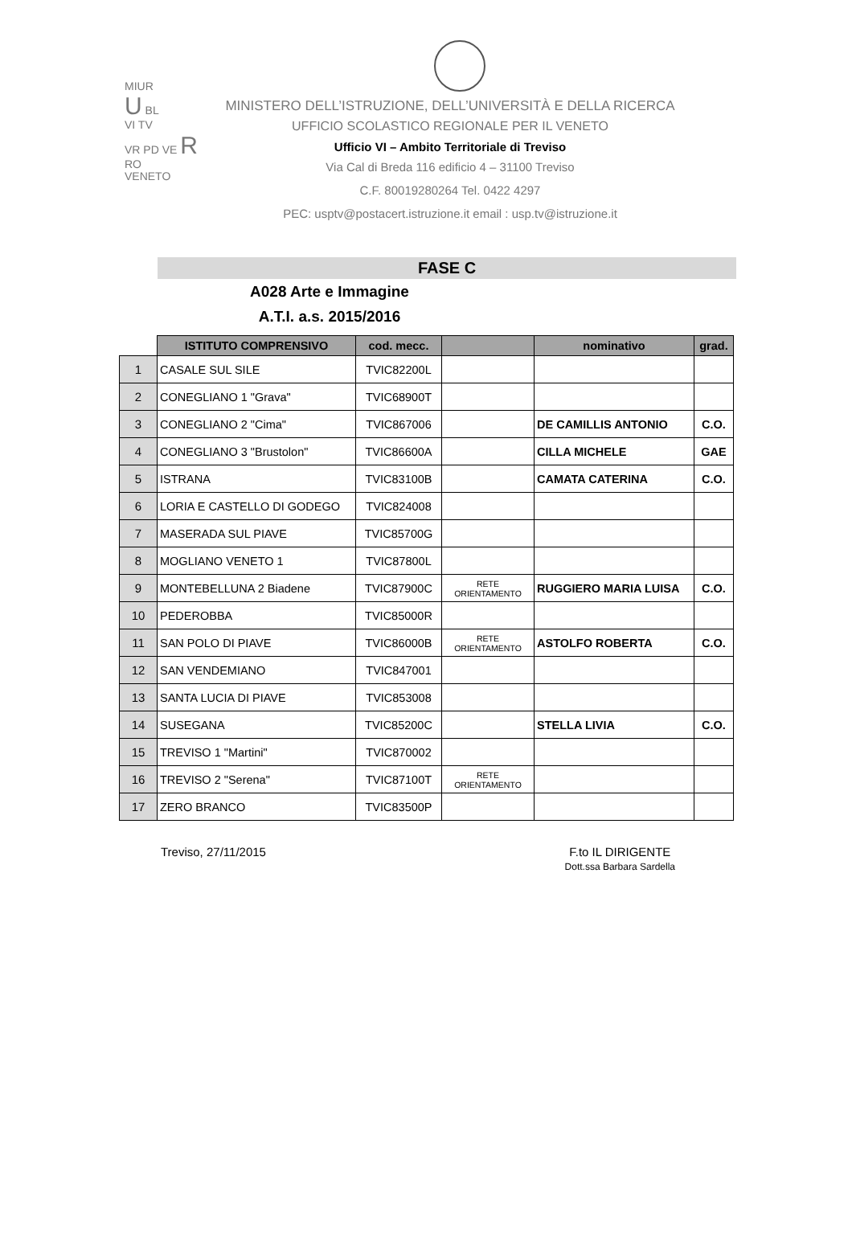MIUR
U BL
VI TV
VR PD VE R
RO
VENETO
MINISTERO DELL’ISTRUZIONE, DELL’UNIVERSITÀ E DELLA RICERCA
UFFICIO SCOLASTICO REGIONALE PER IL VENETO
Ufficio VI – Ambito Territoriale di Treviso
Via Cal di Breda 116 edificio 4 – 31100 Treviso
C.F. 80019280264 Tel. 0422 4297
PEC: usptv@postacert.istruzione.it email : usp.tv@istruzione.it
FASE C
A028 Arte e Immagine
A.T.I. a.s. 2015/2016
| | ISTITUTO COMPRENSIVO | cod. mecc. | | nominativo | grad. |
| --- | --- | --- | --- | --- | --- |
| 1 | CASALE SUL SILE | TVIC82200L | | | |
| 2 | CONEGLIANO 1 "Grava" | TVIC68900T | | | |
| 3 | CONEGLIANO 2 "Cima" | TVIC867006 | | DE CAMILLIS ANTONIO | C.O. |
| 4 | CONEGLIANO 3 "Brustolon" | TVIC86600A | | CILLA MICHELE | GAE |
| 5 | ISTRANA | TVIC83100B | | CAMATA CATERINA | C.O. |
| 6 | LORIA E CASTELLO DI GODEGO | TVIC824008 | | | |
| 7 | MASERADA SUL PIAVE | TVIC85700G | | | |
| 8 | MOGLIANO VENETO 1 | TVIC87800L | | | |
| 9 | MONTEBELLUNA 2 Biadene | TVIC87900C | RETE ORIENTAMENTO | RUGGIERO MARIA LUISA | C.O. |
| 10 | PEDEROBBA | TVIC85000R | | | |
| 11 | SAN POLO DI PIAVE | TVIC86000B | RETE ORIENTAMENTO | ASTOLFO ROBERTA | C.O. |
| 12 | SAN VENDEMIANO | TVIC847001 | | | |
| 13 | SANTA LUCIA DI PIAVE | TVIC853008 | | | |
| 14 | SUSEGANA | TVIC85200C | | STELLA LIVIA | C.O. |
| 15 | TREVISO 1 "Martini" | TVIC870002 | | | |
| 16 | TREVISO 2 "Serena" | TVIC87100T | RETE ORIENTAMENTO | | |
| 17 | ZERO BRANCO | TVIC83500P | | | |
Treviso, 27/11/2015 F.to IL DIRIGENTE
Dott.ssa Barbara Sardella